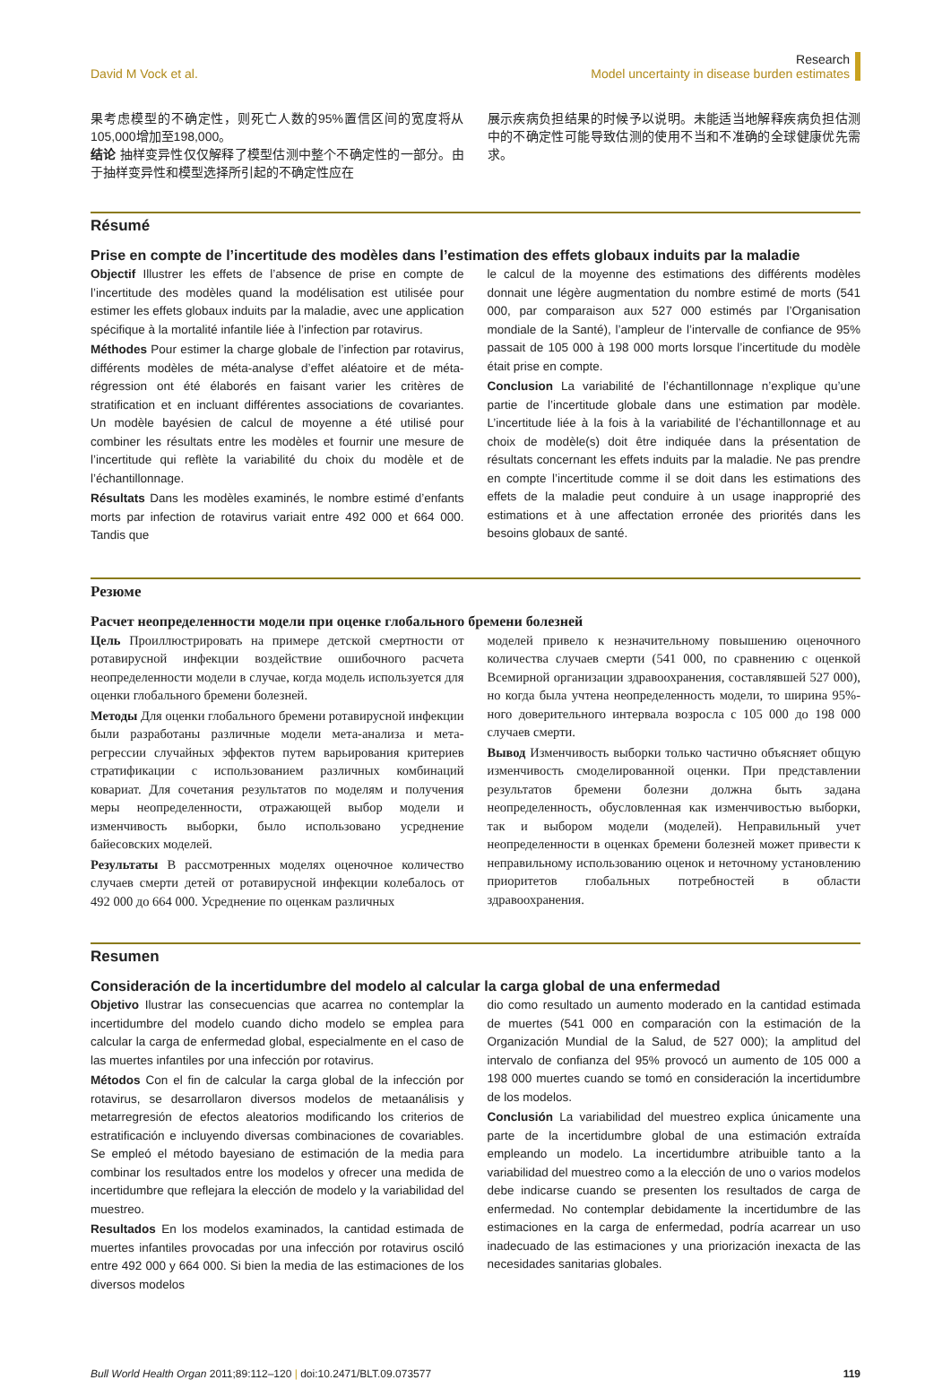David M Vock et al.
Research
Model uncertainty in disease burden estimates
果考虑模型的不确定性，则死亡人数的95%置信区间的宽度将从105,000增加至198,000。
结论 抽样变异性仅仅解释了模型估测中整个不确定性的一部分。由于抽样变异性和模型选择所引起的不确定性应在
展示疾病负担结果的时候予以说明。未能适当地解释疾病负担估测中的不确定性可能导致估测的使用不当和不准确的全球健康优先需求。
Résumé
Prise en compte de l’incertitude des modèles dans l’estimation des effets globaux induits par la maladie
Objectif Illustrer les effets de l’absence de prise en compte de l’incertitude des modèles quand la modélisation est utilisée pour estimer les effets globaux induits par la maladie, avec une application spécifique à la mortalité infantile liée à l’infection par rotavirus.
Méthodes Pour estimer la charge globale de l’infection par rotavirus, différents modèles de méta-analyse d’effet aléatoire et de méta-régression ont été élaborés en faisant varier les critères de stratification et en incluant différentes associations de covariantes. Un modèle bayésien de calcul de moyenne a été utilisé pour combiner les résultats entre les modèles et fournir une mesure de l’incertitude qui reflète la variabilité du choix du modèle et de l’échantillonnage.
Résultats Dans les modèles examinés, le nombre estimé d’enfants morts par infection de rotavirus variait entre 492 000 et 664 000. Tandis que
le calcul de la moyenne des estimations des différents modèles donnait une légère augmentation du nombre estimé de morts (541 000, par comparaison aux 527 000 estimés par l’Organisation mondiale de la Santé), l’ampleur de l’intervalle de confiance de 95% passait de 105 000 à 198 000 morts lorsque l’incertitude du modèle était prise en compte.
Conclusion La variabilité de l’échantillonnage n’explique qu’une partie de l’incertitude globale dans une estimation par modèle. L’incertitude liée à la fois à la variabilité de l’échantillonnage et au choix de modèle(s) doit être indiquée dans la présentation de résultats concernant les effets induits par la maladie. Ne pas prendre en compte l’incertitude comme il se doit dans les estimations des effets de la maladie peut conduire à un usage inapproprié des estimations et à une affectation erronée des priorités dans les besoins globaux de santé.
Резюме
Расчет неопределенности модели при оценке глобального бремени болезней
Цель Проиллюстрировать на примере детской смертности от ротавирусной инфекции воздействие ошибочного расчета неопределенности модели в случае, когда модель используется для оценки глобального бремени болезней.
Методы Для оценки глобального бремени ротавирусной инфекции были разработаны различные модели мета-анализа и мета-регрессии случайных эффектов путем варьирования критериев стратификации с использованием различных комбинаций ковариат. Для сочетания результатов по моделям и получения меры неопределенности, отражающей выбор модели и изменчивость выборки, было использовано усреднение байесовских моделей.
Результаты В рассмотренных моделях оценочное количество случаев смерти детей от ротавирусной инфекции колебалось от 492 000 до 664 000. Усреднение по оценкам различных
моделей привело к незначительному повышению оценочного количества случаев смерти (541 000, по сравнению с оценкой Всемирной организации здравоохранения, составлявшей 527 000), но когда была учтена неопределенность модели, то ширина 95%-ного доверительного интервала возросла с 105 000 до 198 000 случаев смерти.
Вывод Изменчивость выборки только частично объясняет общую изменчивость смоделированной оценки. При представлении результатов бремени болезни должна быть задана неопределенность, обусловленная как изменчивостью выборки, так и выбором модели (моделей). Неправильный учет неопределенности в оценках бремени болезней может привести к неправильному использованию оценок и неточному установлению приоритетов глобальных потребностей в области здравоохранения.
Resumen
Consideración de la incertidumbre del modelo al calcular la carga global de una enfermedad
Objetivo Ilustrar las consecuencias que acarrea no contemplar la incertidumbre del modelo cuando dicho modelo se emplea para calcular la carga de enfermedad global, especialmente en el caso de las muertes infantiles por una infección por rotavirus.
Métodos Con el fin de calcular la carga global de la infección por rotavirus, se desarrollaron diversos modelos de metaanálisis y metarregresión de efectos aleatorios modificando los criterios de estratificación e incluyendo diversas combinaciones de covariables. Se empleó el método bayesiano de estimación de la media para combinar los resultados entre los modelos y ofrecer una medida de incertidumbre que reflejara la elección de modelo y la variabilidad del muestreo.
Resultados En los modelos examinados, la cantidad estimada de muertes infantiles provocadas por una infección por rotavirus osciló entre 492 000 y 664 000. Si bien la media de las estimaciones de los diversos modelos
dio como resultado un aumento moderado en la cantidad estimada de muertes (541 000 en comparación con la estimación de la Organización Mundial de la Salud, de 527 000); la amplitud del intervalo de confianza del 95% provocó un aumento de 105 000 a 198 000 muertes cuando se tomó en consideración la incertidumbre de los modelos.
Conclusión La variabilidad del muestreo explica únicamente una parte de la incertidumbre global de una estimación extraída empleando un modelo. La incertidumbre atribuible tanto a la variabilidad del muestreo como a la elección de uno o varios modelos debe indicarse cuando se presenten los resultados de carga de enfermedad. No contemplar debidamente la incertidumbre de las estimaciones en la carga de enfermedad, podría acarrear un uso inadecuado de las estimaciones y una priorización inexacta de las necesidades sanitarias globales.
Bull World Health Organ 2011;89:112–120 | doi:10.2471/BLT.09.073577
119